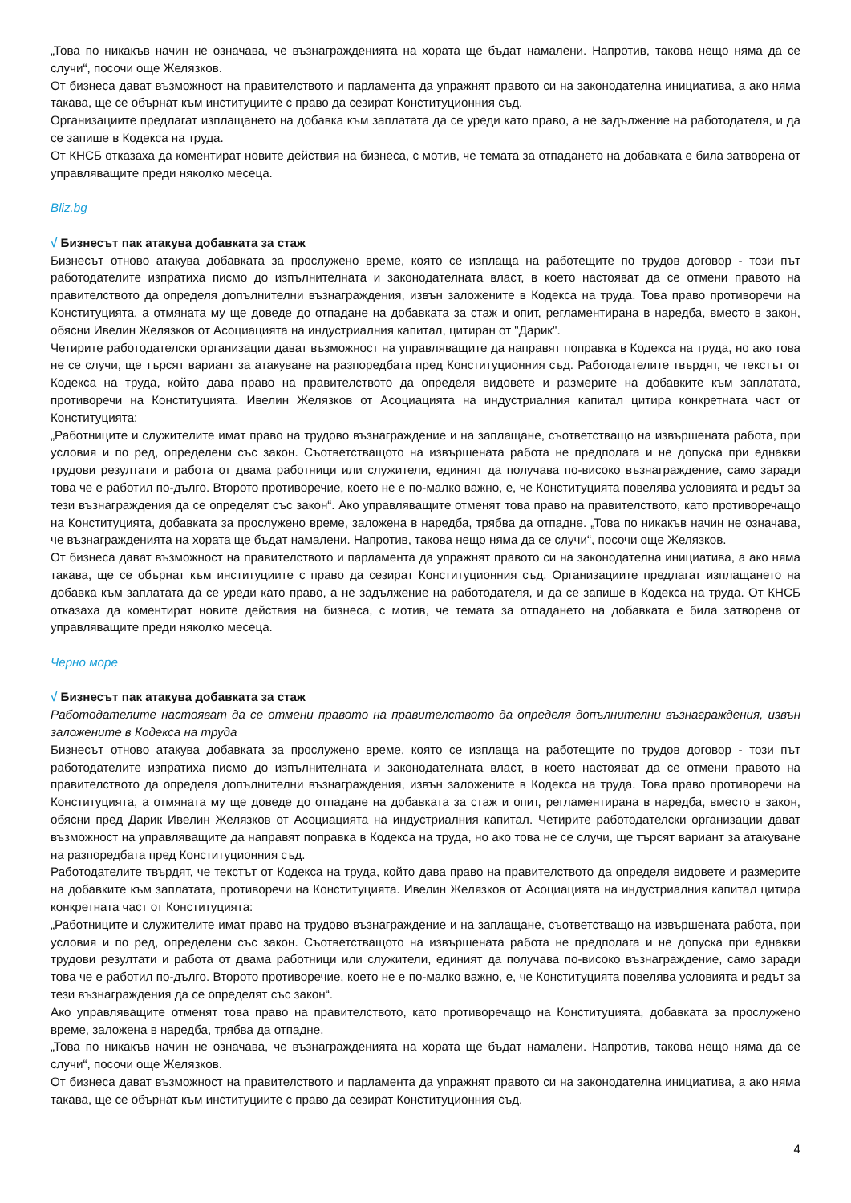„Това по никакъв начин не означава, че възнагражденията на хората ще бъдат намалени. Напротив, такова нещо няма да се случи“, посочи още Желязков.
От бизнеса дават възможност на правителството и парламента да упражнят правото си на законодателна инициатива, а ако няма такава, ще се обърнат към институциите с право да сезират Конституционния съд.
Организациите предлагат изплащането на добавка към заплатата да се уреди като право, а не задължение на работодателя, и да се запише в Кодекса на труда.
От КНСБ отказаха да коментират новите действия на бизнеса, с мотив, че темата за отпадането на добавката е била затворена от управляващите преди няколко месеца.
Bliz.bg
√ Бизнесът пак атакува добавката за стаж
Бизнесът отново атакува добавката за прослужено време, която се изплаща на работещите по трудов договор - този път работодателите изпратиха писмо до изпълнителната и законодателната власт, в което настояват да се отмени правото на правителството да определя допълнителни възнаграждения, извън заложените в Кодекса на труда. Това право противоречи на Конституцията, а отмяната му ще доведе до отпадане на добавката за стаж и опит, регламентирана в наредба, вместо в закон, обясни Ивелин Желязков от Асоциацията на индустриалния капитал, цитиран от "Дарик".
Четирите работодателски организации дават възможност на управляващите да направят поправка в Кодекса на труда, но ако това не се случи, ще търсят вариант за атакуване на разпоредбата пред Конституционния съд. Работодателите твърдят, че текстът от Кодекса на труда, който дава право на правителството да определя видовете и размерите на добавките към заплатата, противоречи на Конституцията. Ивелин Желязков от Асоциацията на индустриалния капитал цитира конкретната част от Конституцията:
„Работниците и служителите имат право на трудово възнаграждение и на заплащане, съответстващо на извършената работа, при условия и по ред, определени със закон. Съответстващото на извършената работа не предполага и не допуска при еднакви трудови резултати и работа от двама работници или служители, единият да получава по-високо възнаграждение, само заради това че е работил по-дълго. Второто противоречие, което не е по-малко важно, е, че Конституцията повелява условията и редът за тези възнаграждения да се определят със закон“. Ако управляващите отменят това право на правителството, като противоречащо на Конституцията, добавката за прослужено време, заложена в наредба, трябва да отпадне. „Това по никакъв начин не означава, че възнагражденията на хората ще бъдат намалени. Напротив, такова нещо няма да се случи“, посочи още Желязков.
От бизнеса дават възможност на правителството и парламента да упражнят правото си на законодателна инициатива, а ако няма такава, ще се обърнат към институциите с право да сезират Конституционния съд. Организациите предлагат изплащането на добавка към заплатата да се уреди като право, а не задължение на работодателя, и да се запише в Кодекса на труда. От КНСБ отказаха да коментират новите действия на бизнеса, с мотив, че темата за отпадането на добавката е била затворена от управляващите преди няколко месеца.
Черно море
√ Бизнесът пак атакува добавката за стаж
Работодателите настояват да се отмени правото на правителството да определя допълнителни възнаграждения, извън заложените в Кодекса на труда
Бизнесът отново атакува добавката за прослужено време, която се изплаща на работещите по трудов договор - този път работодателите изпратиха писмо до изпълнителната и законодателната власт, в което настояват да се отмени правото на правителството да определя допълнителни възнаграждения, извън заложените в Кодекса на труда. Това право противоречи на Конституцията, а отмяната му ще доведе до отпадане на добавката за стаж и опит, регламентирана в наредба, вместо в закон, обясни пред Дарик Ивелин Желязков от Асоциацията на индустриалния капитал. Четирите работодателски организации дават възможност на управляващите да направят поправка в Кодекса на труда, но ако това не се случи, ще търсят вариант за атакуване на разпоредбата пред Конституционния съд.
Работодателите твърдят, че текстът от Кодекса на труда, който дава право на правителството да определя видовете и размерите на добавките към заплатата, противоречи на Конституцията. Ивелин Желязков от Асоциацията на индустриалния капитал цитира конкретната част от Конституцията:
„Работниците и служителите имат право на трудово възнаграждение и на заплащане, съответстващо на извършената работа, при условия и по ред, определени със закон. Съответстващото на извършената работа не предполага и не допуска при еднакви трудови резултати и работа от двама работници или служители, единият да получава по-високо възнаграждение, само заради това че е работил по-дълго. Второто противоречие, което не е по-малко важно, е, че Конституцията повелява условията и редът за тези възнаграждения да се определят със закон“.
Ако управляващите отменят това право на правителството, като противоречащо на Конституцията, добавката за прослужено време, заложена в наредба, трябва да отпадне.
„Това по никакъв начин не означава, че възнагражденията на хората ще бъдат намалени. Напротив, такова нещо няма да се случи“, посочи още Желязков.
От бизнеса дават възможност на правителството и парламента да упражнят правото си на законодателна инициатива, а ако няма такава, ще се обърнат към институциите с право да сезират Конституционния съд.
4